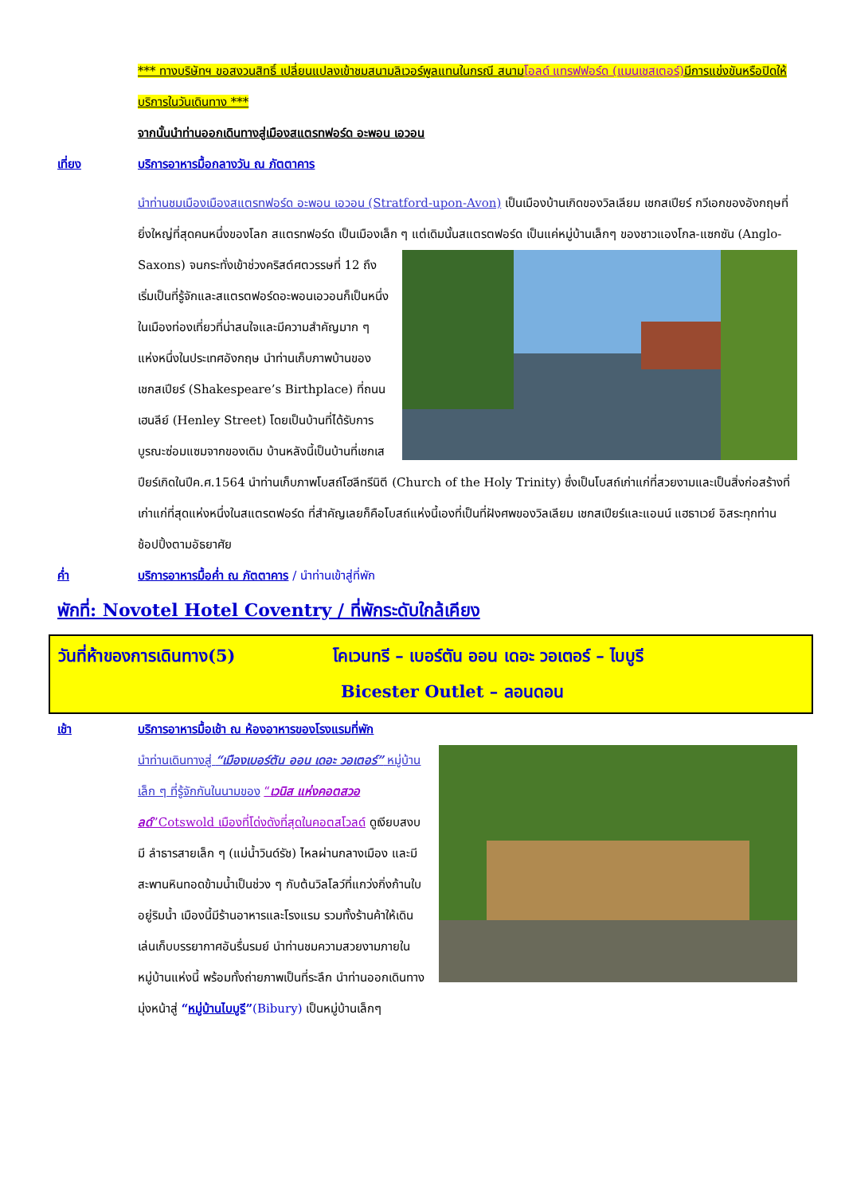*** ทางบริษัทฯ ขอสงวนสิทธิ์ เปลี่ยนแปลงเข้าชมสนามลิเวอร์พูลแทนในกรณี สนามโอลด์ แทรฟฟอร์ด (แมนเชสเตอร์) มีการแข่งขันหรือปิดให้บริการในวันเดินทาง ***
จากนั้นนำท่านออกเดินทางสู่เมืองสแตรทฟอร์ด อะพอน เอวอน
เที่ยง บริการอาหารมื้อกลางวัน ณ ภัตตาคาร
นำท่านชมเมืองเมืองสแตรทฟอร์ด อะพอน เอวอน (Stratford-upon-Avon) เป็นเมืองบ้านเกิดของวิลเลียม เชกสเปียร์ กวีเอกของอังกฤษที่ยิ่งใหญ่ที่สุดคนหนึ่งของโลก สแตรทฟอร์ด เป็นเมืองเล็ก ๆ แต่เดิมนั้นสแตรตฟอร์ด เป็นแค่หมู่บ้านเล็กๆ ของชาวแองโกล-แซกซัน (Anglo-Saxons) จนกระทั่งเข้าช่วงคริสต์ศตวรรษที่ 12 ถึงเริ่มเป็นที่รู้จักและสแตรตฟอร์ดอะพอนเอวอนก็เป็นหนึ่งในเมืองท่องเที่ยวที่น่าสนใจและมีความสำคัญมาก ๆ แห่งหนึ่งในประเทศอังกฤษ นำท่านเก็บภาพบ้านของเชกสเปียร์ (Shakespeare’s Birthplace) ที่ถนนเฮนลีย์ (Henley Street) โดยเป็นบ้านที่ได้รับการบูรณะซ่อมแซมจากของเดิม บ้านหลังนี้เป็นบ้านที่เชกเสปียร์เกิดในปีค.ศ.1564 นำท่านเก็บภาพโบสถ์โฮลีทรีนิตี (Church of the Holy Trinity) ซึ่งเป็นโบสถ์เก่าแก่ที่สวยงามและเป็นสิ่งก่อสร้างที่เก่าแก่ที่สุดแห่งหนึ่งในสแตรตฟอร์ด ที่สำคัญเลยก็คือโบสถ์แห่งนี้เองที่เป็นที่ฝังศพของวิลเลียม เชกสเปียร์และแอนน์ แฮธาเวย์ อิสระทุกท่านช้อปปิ้งตามอัธยาศัย
ค่ำ บริการอาหารมื้อค่ำ ณ ภัตตาคาร / นำท่านเข้าสู่ที่พัก
พักที่: Novotel Hotel Coventry / ที่พักระดับใกล้เคียง
วันที่ห้าของการเดินทาง(5) โคเวนทรี – เบอร์ตัน ออน เดอะ วอเตอร์ – ไบบูรี
Bicester Outlet – ลอนดอน
เช้า บริการอาหารมื้อเช้า ณ ห้องอาหารของโรงแรมที่พัก
นำท่านเดินทางสู่ “เมืองเบอร์ตัน ออน เดอะ วอเตอร์” หมู่บ้านเล็ก ๆ ที่รู้จักกันในนามของ “เวนิส แห่งคอตสวอลด์”Cotswold เมืองที่โด่งดังที่สุดในคอตสโวลด์ ดูเงียบสงบมี ลำธารสายเล็ก ๆ (แม่น้ำวินด์รัช) ไหลผ่านกลางเมือง และมีสะพานหินทอดข้ามน้ำเป็นช่วง ๆ กับต้นวิลโลว์ที่แกว่งกิ่งก้านใบอยู่ริมน้ำ เมืองนี้มีร้านอาหารและโรงแรม รวมทั้งร้านค้าให้เดินเล่นเก็บบรรยากาศอันรื่นรมย์ นำท่านชมความสวยงามภายในหมู่บ้านแห่งนี้ พร้อมทั้งถ่ายภาพเป็นที่ระลึก นำท่านออกเดินทางมุ่งหน้าสู่ “หมู่บ้านไบบูรี”(Bibury) เป็นหมู่บ้านเล็กๆ